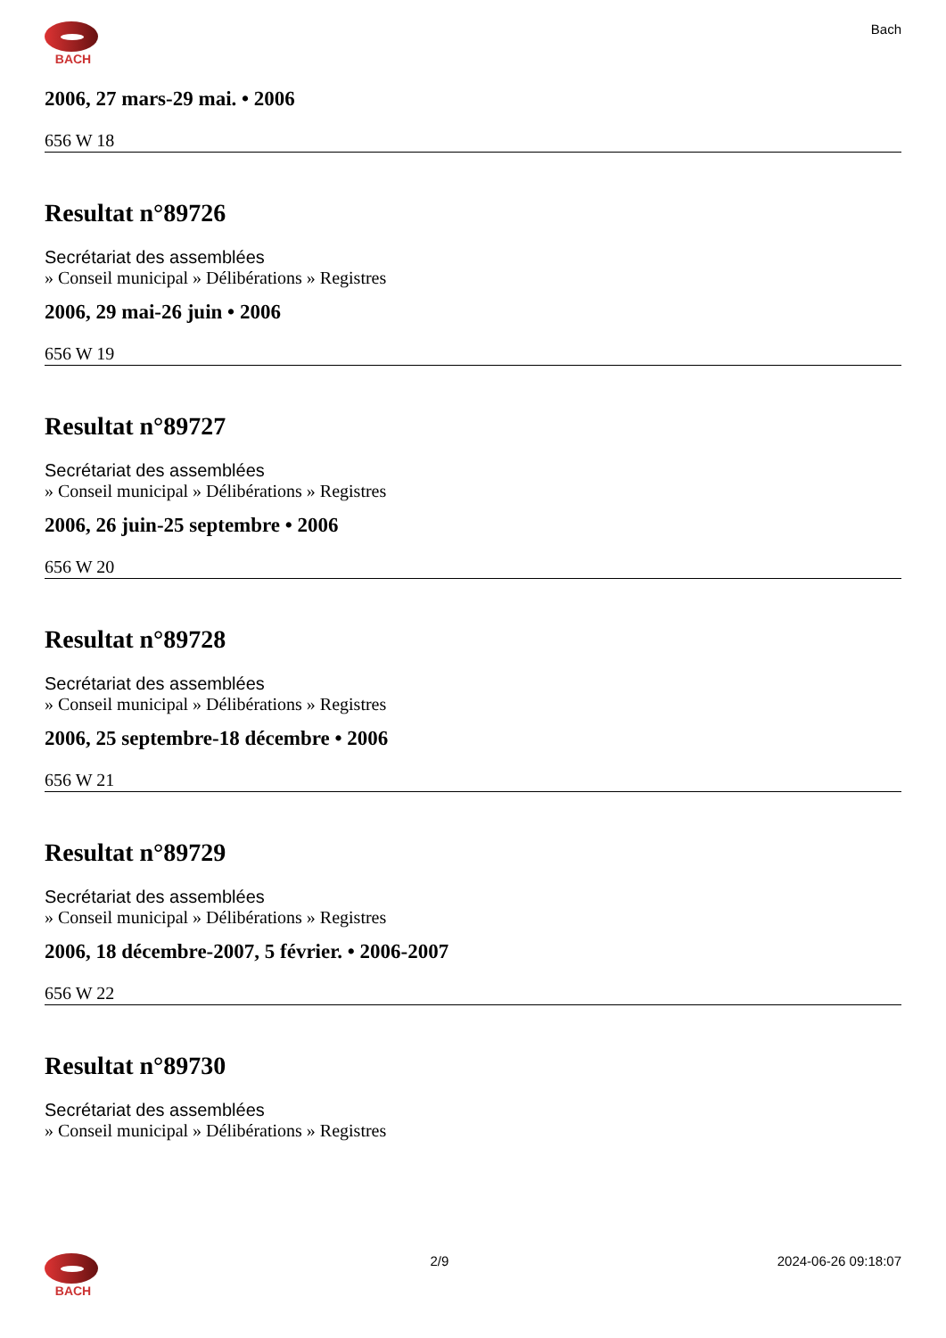BACH Bach
2006, 27 mars-29 mai. • 2006
656 W 18
Resultat n°89726
Secrétariat des assemblées
» Conseil municipal » Délibérations » Registres
2006, 29 mai-26 juin • 2006
656 W 19
Resultat n°89727
Secrétariat des assemblées
» Conseil municipal » Délibérations » Registres
2006, 26 juin-25 septembre • 2006
656 W 20
Resultat n°89728
Secrétariat des assemblées
» Conseil municipal » Délibérations » Registres
2006, 25 septembre-18 décembre • 2006
656 W 21
Resultat n°89729
Secrétariat des assemblées
» Conseil municipal » Délibérations » Registres
2006, 18 décembre-2007, 5 février. • 2006-2007
656 W 22
Resultat n°89730
Secrétariat des assemblées
» Conseil municipal » Délibérations » Registres
BACH 2/9 2024-06-26 09:18:07